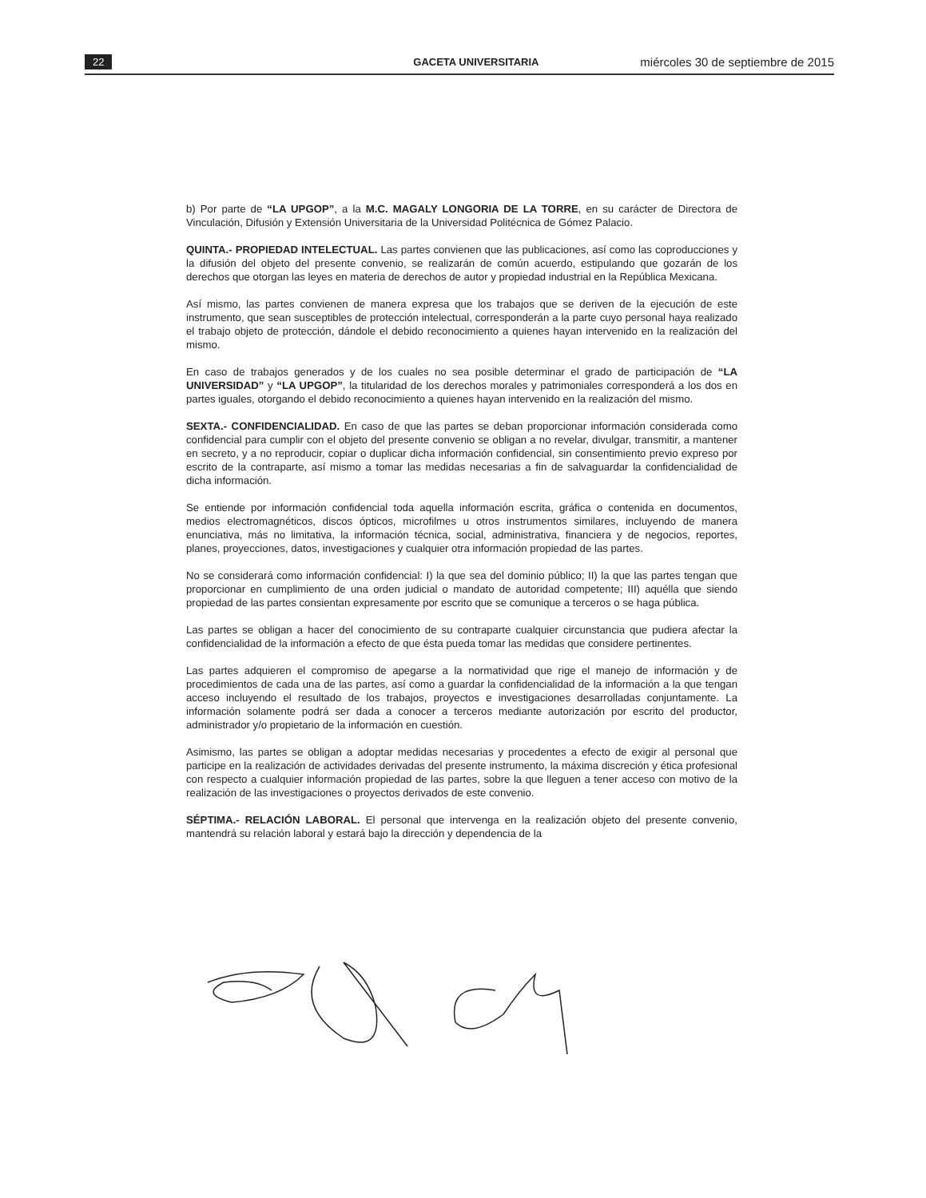22 GACETA UNIVERSITARIA miércoles 30 de septiembre de 2015
b) Por parte de “LA UPGOP”, a la M.C. MAGALY LONGORIA DE LA TORRE, en su carácter de Directora de Vinculación, Difusión y Extensión Universitaria de la Universidad Politécnica de Gómez Palacio.
QUINTA.- PROPIEDAD INTELECTUAL. Las partes convienen que las publicaciones, así como las coproducciones y la difusión del objeto del presente convenio, se realizarán de común acuerdo, estipulando que gozarán de los derechos que otorgan las leyes en materia de derechos de autor y propiedad industrial en la República Mexicana.
Así mismo, las partes convienen de manera expresa que los trabajos que se deriven de la ejecución de este instrumento, que sean susceptibles de protección intelectual, corresponderán a la parte cuyo personal haya realizado el trabajo objeto de protección, dándole el debido reconocimiento a quienes hayan intervenido en la realización del mismo.
En caso de trabajos generados y de los cuales no sea posible determinar el grado de participación de “LA UNIVERSIDAD” y “LA UPGOP”, la titularidad de los derechos morales y patrimoniales corresponderá a los dos en partes iguales, otorgando el debido reconocimiento a quienes hayan intervenido en la realización del mismo.
SEXTA.- CONFIDENCIALIDAD. En caso de que las partes se deban proporcionar información considerada como confidencial para cumplir con el objeto del presente convenio se obligan a no revelar, divulgar, transmitir, a mantener en secreto, y a no reproducir, copiar o duplicar dicha información confidencial, sin consentimiento previo expreso por escrito de la contraparte, así mismo a tomar las medidas necesarias a fin de salvaguardar la confidencialidad de dicha información.
Se entiende por información confidencial toda aquella información escrita, gráfica o contenida en documentos, medios electromagnéticos, discos ópticos, microfilmes u otros instrumentos similares, incluyendo de manera enunciativa, más no limitativa, la información técnica, social, administrativa, financiera y de negocios, reportes, planes, proyecciones, datos, investigaciones y cualquier otra información propiedad de las partes.
No se considerará como información confidencial: I) la que sea del dominio público; II) la que las partes tengan que proporcionar en cumplimiento de una orden judicial o mandato de autoridad competente; III) aquélla que siendo propiedad de las partes consientan expresamente por escrito que se comunique a terceros o se haga pública.
Las partes se obligan a hacer del conocimiento de su contraparte cualquier circunstancia que pudiera afectar la confidencialidad de la información a efecto de que ésta pueda tomar las medidas que considere pertinentes.
Las partes adquieren el compromiso de apegarse a la normatividad que rige el manejo de información y de procedimientos de cada una de las partes, así como a guardar la confidencialidad de la información a la que tengan acceso incluyendo el resultado de los trabajos, proyectos e investigaciones desarrolladas conjuntamente. La información solamente podrá ser dada a conocer a terceros mediante autorización por escrito del productor, administrador y/o propietario de la información en cuestión.
Asimismo, las partes se obligan a adoptar medidas necesarias y procedentes a efecto de exigir al personal que participe en la realización de actividades derivadas del presente instrumento, la máxima discreción y ética profesional con respecto a cualquier información propiedad de las partes, sobre la que lleguen a tener acceso con motivo de la realización de las investigaciones o proyectos derivados de este convenio.
SÉPTIMA.- RELACIÓN LABORAL. El personal que intervenga en la realización objeto del presente convenio, mantendrá su relación laboral y estará bajo la dirección y dependencia de la